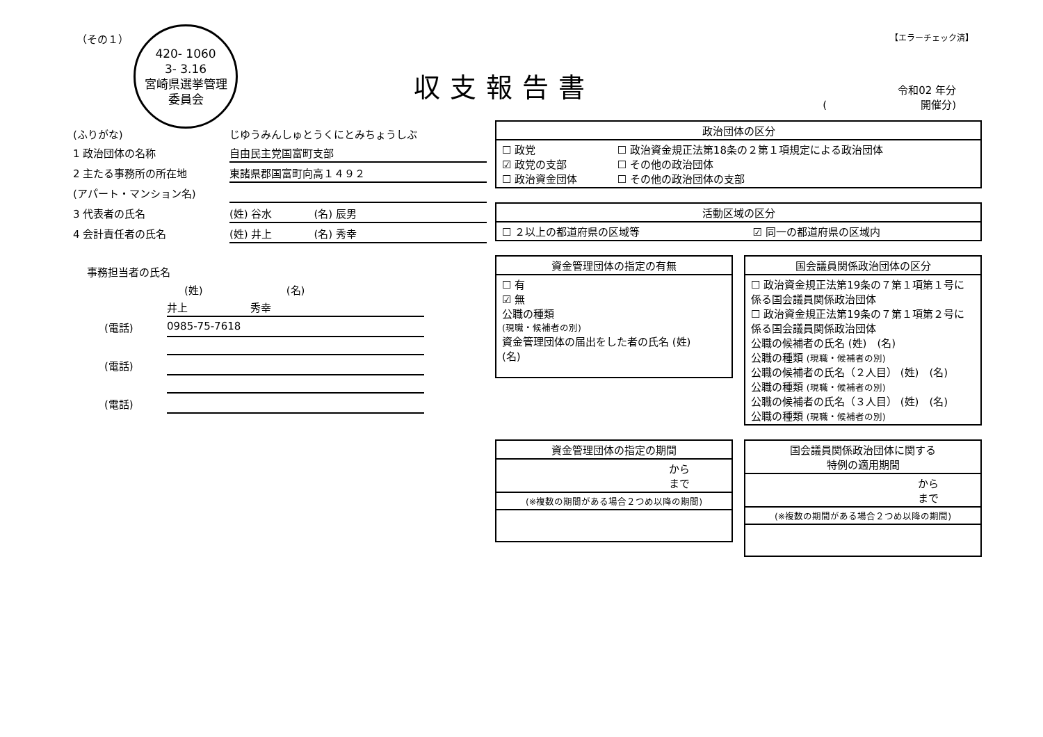（その１） 【エラーチェック済】
420- 1060
3- 3.16
宮崎県選挙管理
委員会
収支報告書
令和02 年分
(　　　　　　　　　開催分)
(ふりがな) じゆうみんしゅとうくにとみちょうしぶ
1 政治団体の名称 自由民主党国富町支部
2 主たる事務所の所在地 東諸県郡国富町向高１４９２
(アパート・マンション名)
3 代表者の氏名 (姓) 谷水　　　　(名) 辰男
4 会計責任者の氏名 (姓) 井上　　　　(名) 秀幸
事務担当者の氏名
(姓)　　　　　　　　(名)
井上　　　　　　秀幸
(電話) 0985-75-7618
(電話)
(電話)
| 政治団体の区分 | |
| --- | --- |
| ☐ 政党 ☑ 政党の支部 ☐ 政治資金団体 | ☐ 政治資金規正法第18条の２第１項規定による政治団体 ☐ その他の政治団体 ☐ その他の政治団体の支部 |
| 活動区域の区分 | |
| --- | --- |
| ☐ ２以上の都道府県の区域等 | ☑ 同一の都道府県の区域内 |
| 資金管理団体の指定の有無 |
| --- |
| ☐ 有 ☑ 無 公職の種類 (現職・候補者の別) 資金管理団体の届出をした者の氏名 (姓) (名) |
| 国会議員関係政治団体の区分 |
| --- |
| ☐ 政治資金規正法第19条の７第１項第１号に係る国会議員関係政治団体 ☐ 政治資金規正法第19条の７第１項第２号に係る国会議員関係政治団体 公職の候補者の氏名 (姓) (名) 公職の種類 (現職・候補者の別) 公職の候補者の氏名（２人目） (姓) (名) 公職の種類 (現職・候補者の別) 公職の候補者の氏名（３人目） (姓) (名) 公職の種類 (現職・候補者の別) |
| 資金管理団体の指定の期間 |
| --- |
| から まで |
| (※複数の期間がある場合２つめ以降の期間) |
| 国会議員関係政治団体に関する 特例の適用期間 |
| --- |
| から まで |
| (※複数の期間がある場合２つめ以降の期間) |